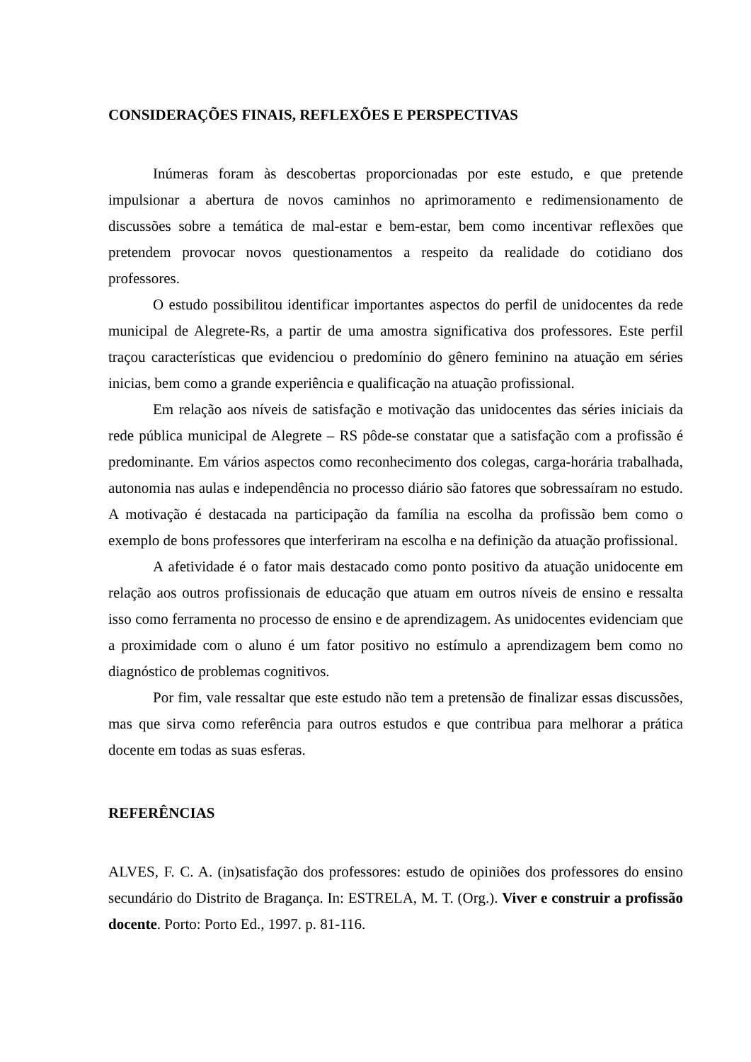CONSIDERAÇÕES FINAIS, REFLEXÕES E PERSPECTIVAS
Inúmeras foram às descobertas proporcionadas por este estudo, e que pretende impulsionar a abertura de novos caminhos no aprimoramento e redimensionamento de discussões sobre a temática de mal-estar e bem-estar, bem como incentivar reflexões que pretendem provocar novos questionamentos a respeito da realidade do cotidiano dos professores.
O estudo possibilitou identificar importantes aspectos do perfil de unidocentes da rede municipal de Alegrete-Rs, a partir de uma amostra significativa dos professores. Este perfil traçou características que evidenciou o predomínio do gênero feminino na atuação em séries inicias, bem como a grande experiência e qualificação na atuação profissional.
Em relação aos níveis de satisfação e motivação das unidocentes das séries iniciais da rede pública municipal de Alegrete – RS pôde-se constatar que a satisfação com a profissão é predominante. Em vários aspectos como reconhecimento dos colegas, carga-horária trabalhada, autonomia nas aulas e independência no processo diário são fatores que sobressaíram no estudo. A motivação é destacada na participação da família na escolha da profissão bem como o exemplo de bons professores que interferiram na escolha e na definição da atuação profissional.
A afetividade é o fator mais destacado como ponto positivo da atuação unidocente em relação aos outros profissionais de educação que atuam em outros níveis de ensino e ressalta isso como ferramenta no processo de ensino e de aprendizagem. As unidocentes evidenciam que a proximidade com o aluno é um fator positivo no estímulo a aprendizagem bem como no diagnóstico de problemas cognitivos.
Por fim, vale ressaltar que este estudo não tem a pretensão de finalizar essas discussões, mas que sirva como referência para outros estudos e que contribua para melhorar a prática docente em todas as suas esferas.
REFERÊNCIAS
ALVES, F. C. A. (in)satisfação dos professores: estudo de opiniões dos professores do ensino secundário do Distrito de Bragança. In: ESTRELA, M. T. (Org.). Viver e construir a profissão docente. Porto: Porto Ed., 1997. p. 81-116.